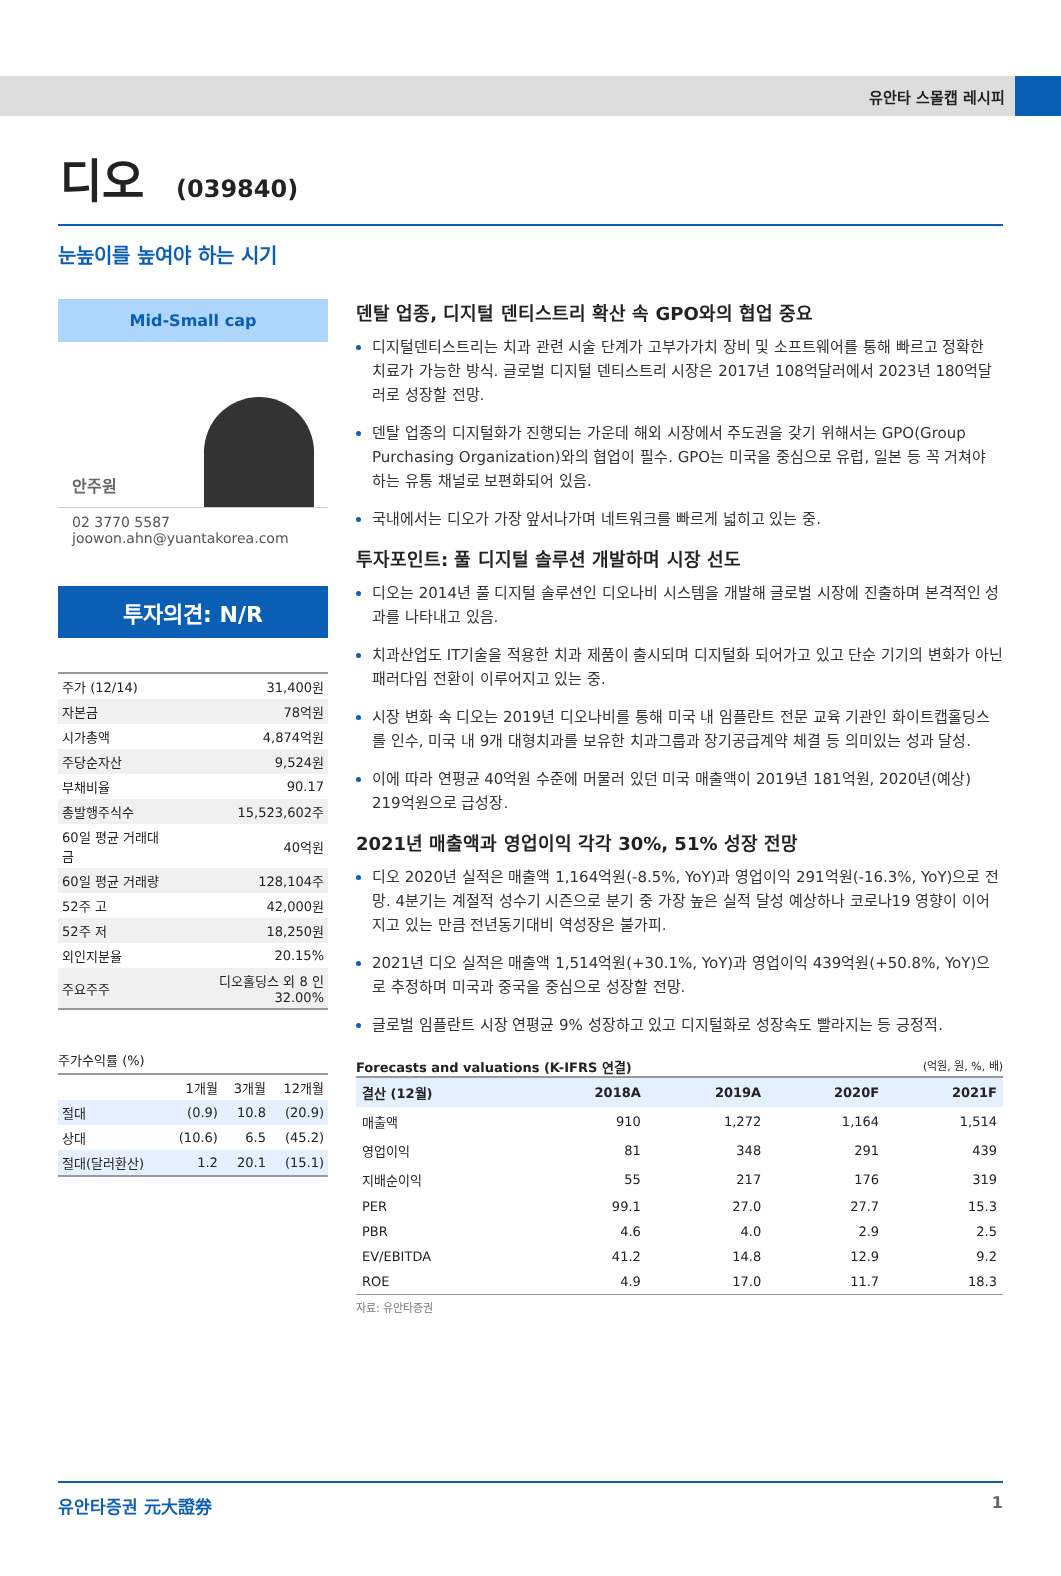유안타 스몰캡 레시피
디오 (039840)
눈높이를 높여야 하는 시기
Mid-Small cap
안주원
02 3770 5587
joowon.ahn@yuantakorea.com
투자의견: N/R
| 주가 (12/14) | 31,400원 |
| 자본금 | 78억원 |
| 시가총액 | 4,874억원 |
| 주당순자산 | 9,524원 |
| 부채비율 | 90.17 |
| 총발행주식수 | 15,523,602주 |
| 60일 평균 거래대금 | 40억원 |
| 60일 평균 거래량 | 128,104주 |
| 52주 고 | 42,000원 |
| 52주 저 | 18,250원 |
| 외인지분율 | 20.15% |
| 주요주주 | 디오홀딩스 외 8 인 32.00% |
주가수익률 (%)
| | 1개월 | 3개월 | 12개월 |
| 절대 | (0.9) | 10.8 | (20.9) |
| 상대 | (10.6) | 6.5 | (45.2) |
| 절대(달러환산) | 1.2 | 20.1 | (15.1) |
덴탈 업종, 디지털 덴티스트리 확산 속 GPO와의 협업 중요
디지털덴티스트리는 치과 관련 시술 단계가 고부가가치 장비 및 소프트웨어를 통해 빠르고 정확한 치료가 가능한 방식. 글로벌 디지털 덴티스트리 시장은 2017년 108억달러에서 2023년 180억달러로 성장할 전망.
덴탈 업종의 디지털화가 진행되는 가운데 해외 시장에서 주도권을 갖기 위해서는 GPO(Group Purchasing Organization)와의 협업이 필수. GPO는 미국을 중심으로 유럽, 일본 등 꼭 거쳐야 하는 유통 채널로 보편화되어 있음.
국내에서는 디오가 가장 앞서나가며 네트워크를 빠르게 넓히고 있는 중.
투자포인트: 풀 디지털 솔루션 개발하며 시장 선도
디오는 2014년 풀 디지털 솔루션인 디오나비 시스템을 개발해 글로벌 시장에 진출하며 본격적인 성과를 나타내고 있음.
치과산업도 IT기술을 적용한 치과 제품이 출시되며 디지털화 되어가고 있고 단순 기기의 변화가 아닌 패러다임 전환이 이루어지고 있는 중.
시장 변화 속 디오는 2019년 디오나비를 통해 미국 내 임플란트 전문 교육 기관인 화이트캡홀딩스를 인수, 미국 내 9개 대형치과를 보유한 치과그룹과 장기공급계약 체결 등 의미있는 성과 달성.
이에 따라 연평균 40억원 수준에 머물러 있던 미국 매출액이 2019년 181억원, 2020년(예상) 219억원으로 급성장.
2021년 매출액과 영업이익 각각 30%, 51% 성장 전망
디오 2020년 실적은 매출액 1,164억원(-8.5%, YoY)과 영업이익 291억원(-16.3%, YoY)으로 전망. 4분기는 계절적 성수기 시즌으로 분기 중 가장 높은 실적 달성 예상하나 코로나19 영향이 이어지고 있는 만큼 전년동기대비 역성장은 불가피.
2021년 디오 실적은 매출액 1,514억원(+30.1%, YoY)과 영업이익 439억원(+50.8%, YoY)으로 추정하며 미국과 중국을 중심으로 성장할 전망.
글로벌 임플란트 시장 연평균 9% 성장하고 있고 디지털화로 성장속도 빨라지는 등 긍정적.
Forecasts and valuations (K-IFRS 연결) (억원, 원, %, 배)
| 결산 (12월) | 2018A | 2019A | 2020F | 2021F |
| --- | --- | --- | --- | --- |
| 매출액 | 910 | 1,272 | 1,164 | 1,514 |
| 영업이익 | 81 | 348 | 291 | 439 |
| 지배순이익 | 55 | 217 | 176 | 319 |
| PER | 99.1 | 27.0 | 27.7 | 15.3 |
| PBR | 4.6 | 4.0 | 2.9 | 2.5 |
| EV/EBITDA | 41.2 | 14.8 | 12.9 | 9.2 |
| ROE | 4.9 | 17.0 | 11.7 | 18.3 |
자료: 유안타증권
유안타증권 元大證券 1